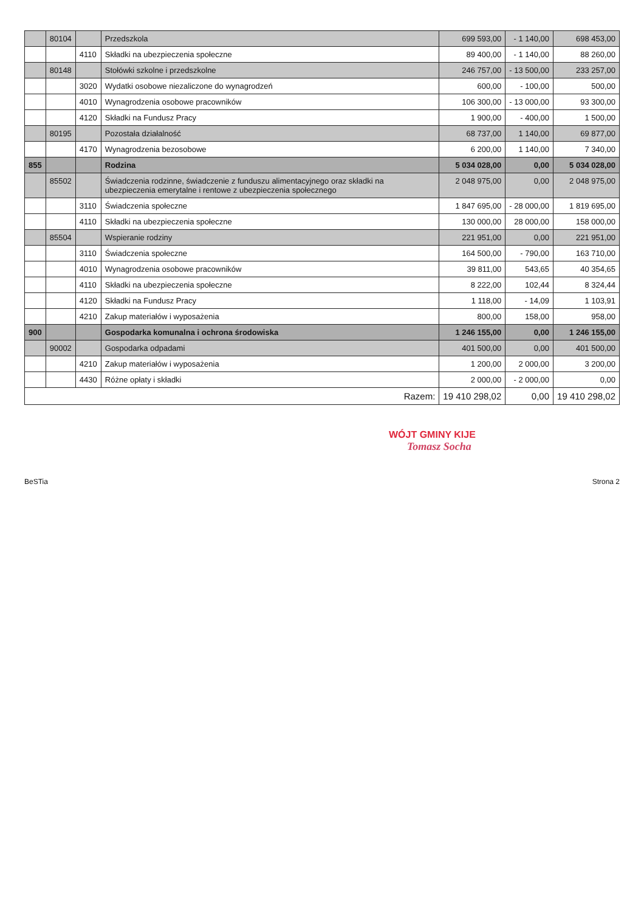| | 80104 | | Przedszkola | 699 593,00 | - 1 140,00 | 698 453,00 |
| | | 4110 | Składki na ubezpieczenia społeczne | 89 400,00 | - 1 140,00 | 88 260,00 |
| | 80148 | | Stołówki szkolne i przedszkolne | 246 757,00 | - 13 500,00 | 233 257,00 |
| | | 3020 | Wydatki osobowe niezaliczone do wynagrodzeń | 600,00 | - 100,00 | 500,00 |
| | | 4010 | Wynagrodzenia osobowe pracowników | 106 300,00 | - 13 000,00 | 93 300,00 |
| | | 4120 | Składki na Fundusz Pracy | 1 900,00 | - 400,00 | 1 500,00 |
| | 80195 | | Pozostała działalność | 68 737,00 | 1 140,00 | 69 877,00 |
| | | 4170 | Wynagrodzenia bezosobowe | 6 200,00 | 1 140,00 | 7 340,00 |
| 855 | | | Rodzina | 5 034 028,00 | 0,00 | 5 034 028,00 |
| | 85502 | | Świadczenia rodzinne, świadczenie z funduszu alimentacyjnego oraz składki na ubezpieczenia emerytalne i rentowe z ubezpieczenia społecznego | 2 048 975,00 | 0,00 | 2 048 975,00 |
| | | 3110 | Świadczenia społeczne | 1 847 695,00 | - 28 000,00 | 1 819 695,00 |
| | | 4110 | Składki na ubezpieczenia społeczne | 130 000,00 | 28 000,00 | 158 000,00 |
| | 85504 | | Wspieranie rodziny | 221 951,00 | 0,00 | 221 951,00 |
| | | 3110 | Świadczenia społeczne | 164 500,00 | - 790,00 | 163 710,00 |
| | | 4010 | Wynagrodzenia osobowe pracowników | 39 811,00 | 543,65 | 40 354,65 |
| | | 4110 | Składki na ubezpieczenia społeczne | 8 222,00 | 102,44 | 8 324,44 |
| | | 4120 | Składki na Fundusz Pracy | 1 118,00 | - 14,09 | 1 103,91 |
| | | 4210 | Zakup materiałów i wyposażenia | 800,00 | 158,00 | 958,00 |
| 900 | | | Gospodarka komunalna i ochrona środowiska | 1 246 155,00 | 0,00 | 1 246 155,00 |
| | 90002 | | Gospodarka odpadami | 401 500,00 | 0,00 | 401 500,00 |
| | | 4210 | Zakup materiałów i wyposażenia | 1 200,00 | 2 000,00 | 3 200,00 |
| | | 4430 | Różne opłaty i składki | 2 000,00 | - 2 000,00 | 0,00 |
| Razem: | | | | 19 410 298,02 | 0,00 | 19 410 298,02 |
WÓJT GMINY KIJE
Tomasz Socha
BeSTia Strona 2